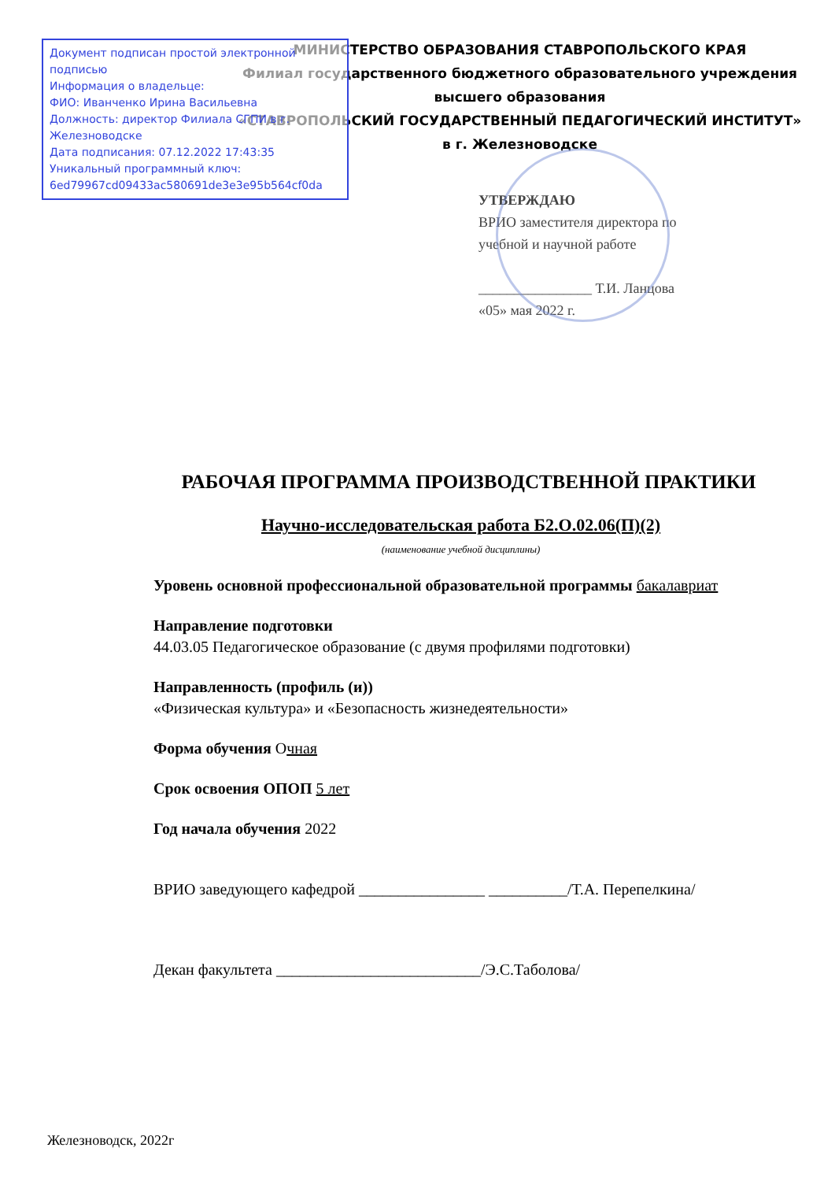Документ подписан простой электронной подписью
Информация о владельце:
ФИО: Иванченко Ирина Васильевна
Должность: директор Филиала СГПИ в г. Железноводске
Дата подписания: 07.12.2022 17:43:35
Уникальный программный ключ:
6ed79967cd09433ac580691de3e3e95b564cf0da
МИНИСТЕРСТВО ОБРАЗОВАНИЯ СТАВРОПОЛЬСКОГО КРАЯ
Филиал государственного бюджетного образовательного учреждения высшего образования
«СТАВРОПОЛЬСКИЙ ГОСУДАРСТВЕННЫЙ ПЕДАГОГИЧЕСКИЙ ИНСТИТУТ»
в г. Железноводске
УТВЕРЖДАЮ
ВРИО заместителя директора по
учебной и научной работе
________________ Т.И. Ланцова
«05» мая 2022 г.
РАБОЧАЯ ПРОГРАММА ПРОИЗВОДСТВЕННОЙ ПРАКТИКИ
Научно-исследовательская работа Б2.О.02.06(П)(2)
(наименование учебной дисциплины)
Уровень основной профессиональной образовательной программы бакалавриат
Направление подготовки
44.03.05 Педагогическое образование (с двумя профилями подготовки)
Направленность (профиль (и))
«Физическая культура» и «Безопасность жизнедеятельности»
Форма обучения Очная
Срок освоения ОПОП 5 лет
Год начала обучения 2022
ВРИО заведующего кафедрой ________________ __________/Т.А. Перепелкина/
Декан факультета __________________________/Э.С.Таболова/
Железноводск, 2022г